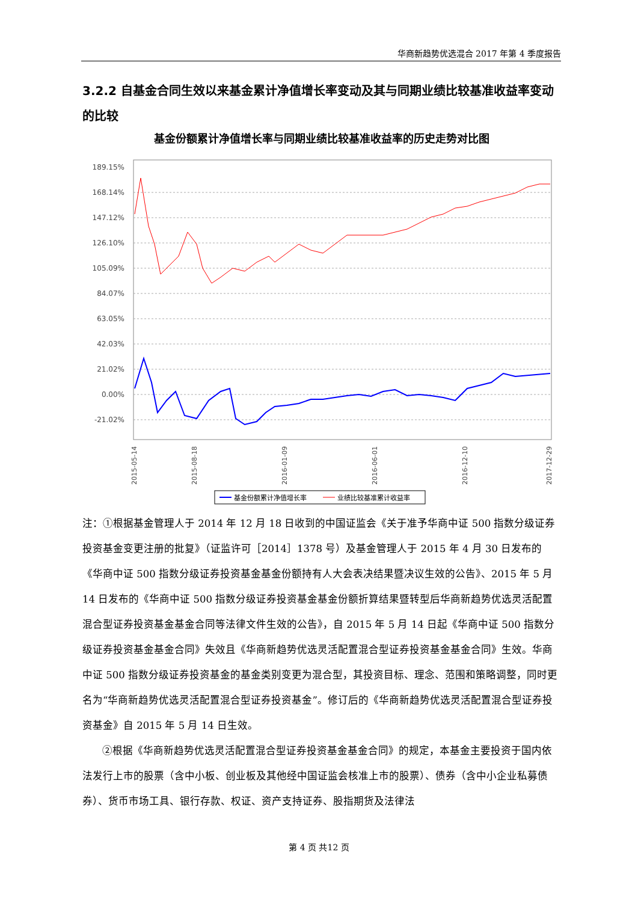华商新趋势优选混合 2017 年第 4 季度报告
3.2.2 自基金合同生效以来基金累计净值增长率变动及其与同期业绩比较基准收益率变动的比较
基金份额累计净值增长率与同期业绩比较基准收益率的历史走势对比图
189.15%
168.14%
147.12%
126.10%
105.09%
84.07%
63.05%
42.03%
21.02%
0.00%
-21.02%
2015-05-14
2015-08-18
2016-01-09
2016-06-01
2016-12-10
2017-12-29
基金份额累计净值增长率
业绩比较基准累计收益率
注：①根据基金管理人于 2014 年 12 月 18 日收到的中国证监会《关于准予华商中证 500 指数分级证券投资基金变更注册的批复》（证监许可［2014］1378 号）及基金管理人于 2015 年 4 月 30 日发布的《华商中证 500 指数分级证券投资基金基金份额持有人大会表决结果暨决议生效的公告》、2015 年 5 月 14 日发布的《华商中证 500 指数分级证券投资基金基金份额折算结果暨转型后华商新趋势优选灵活配置混合型证券投资基金基金合同等法律文件生效的公告》，自 2015 年 5 月 14 日起《华商中证 500 指数分级证券投资基金基金合同》失效且《华商新趋势优选灵活配置混合型证券投资基金基金合同》生效。华商中证 500 指数分级证券投资基金的基金类别变更为混合型，其投资目标、理念、范围和策略调整，同时更名为“华商新趋势优选灵活配置混合型证券投资基金”。修订后的《华商新趋势优选灵活配置混合型证券投资基金》自 2015 年 5 月 14 日生效。
②根据《华商新趋势优选灵活配置混合型证券投资基金基金合同》的规定，本基金主要投资于国内依法发行上市的股票（含中小板、创业板及其他经中国证监会核准上市的股票）、债券（含中小企业私募债券）、货币市场工具、银行存款、权证、资产支持证券、股指期货及法律法
第 4 页 共12 页